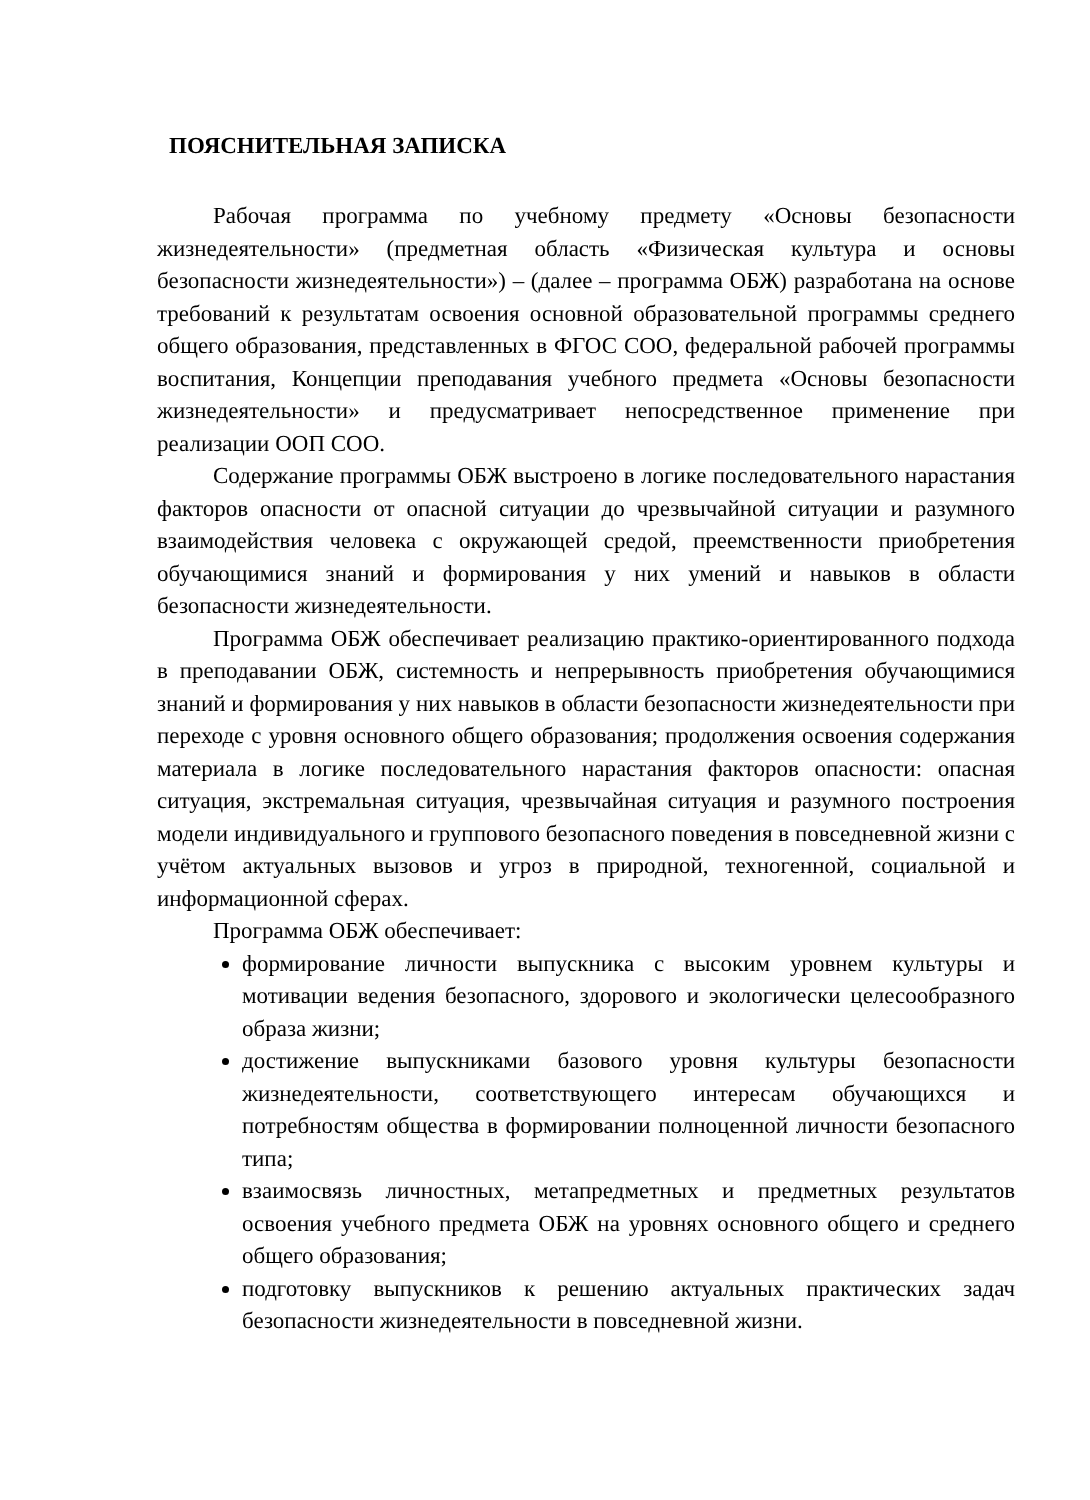ПОЯСНИТЕЛЬНАЯ ЗАПИСКА
Рабочая программа по учебному предмету «Основы безопасности жизнедеятельности» (предметная область «Физическая культура и основы безопасности жизнедеятельности») – (далее – программа ОБЖ) разработана на основе требований к результатам освоения основной образовательной программы среднего общего образования, представленных в ФГОС СОО, федеральной рабочей программы воспитания, Концепции преподавания учебного предмета «Основы безопасности жизнедеятельности» и предусматривает непосредственное применение при реализации ООП СОО.
Содержание программы ОБЖ выстроено в логике последовательного нарастания факторов опасности от опасной ситуации до чрезвычайной ситуации и разумного взаимодействия человека с окружающей средой, преемственности приобретения обучающимися знаний и формирования у них умений и навыков в области безопасности жизнедеятельности.
Программа ОБЖ обеспечивает реализацию практико-ориентированного подхода в преподавании ОБЖ, системность и непрерывность приобретения обучающимися знаний и формирования у них навыков в области безопасности жизнедеятельности при переходе с уровня основного общего образования; продолжения освоения содержания материала в логике последовательного нарастания факторов опасности: опасная ситуация, экстремальная ситуация, чрезвычайная ситуация и разумного построения модели индивидуального и группового безопасного поведения в повседневной жизни с учётом актуальных вызовов и угроз в природной, техногенной, социальной и информационной сферах.
Программа ОБЖ обеспечивает:
формирование личности выпускника с высоким уровнем культуры и мотивации ведения безопасного, здорового и экологически целесообразного образа жизни;
достижение выпускниками базового уровня культуры безопасности жизнедеятельности, соответствующего интересам обучающихся и потребностям общества в формировании полноценной личности безопасного типа;
взаимосвязь личностных, метапредметных и предметных результатов освоения учебного предмета ОБЖ на уровнях основного общего и среднего общего образования;
подготовку выпускников к решению актуальных практических задач безопасности жизнедеятельности в повседневной жизни.